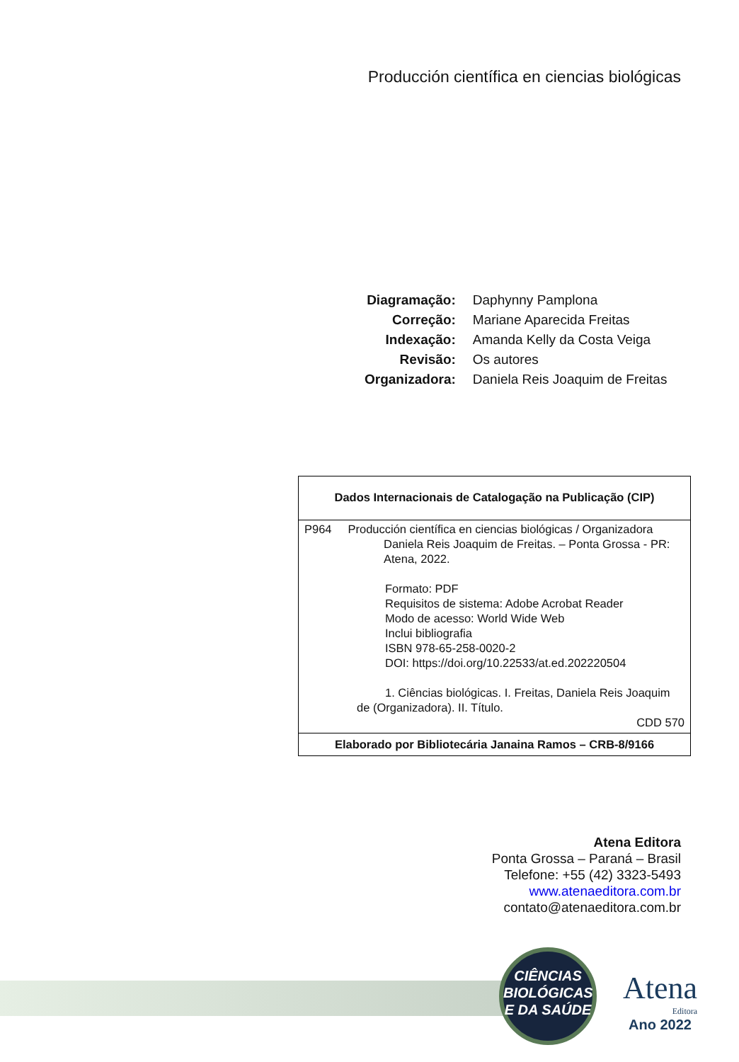Producción científica en ciencias biológicas
| Diagramação: | Daphynny Pamplona |
| Correção: | Mariane Aparecida Freitas |
| Indexação: | Amanda Kelly da Costa Veiga |
| Revisão: | Os autores |
| Organizadora: | Daniela Reis Joaquim de Freitas |
Dados Internacionais de Catalogação na Publicação (CIP)
P964 Producción científica en ciencias biológicas / Organizadora
Daniela Reis Joaquim de Freitas. – Ponta Grossa - PR: Atena, 2022.
Formato: PDF
Requisitos de sistema: Adobe Acrobat Reader
Modo de acesso: World Wide Web
Inclui bibliografia
ISBN 978-65-258-0020-2
DOI: https://doi.org/10.22533/at.ed.202220504
1. Ciências biológicas. I. Freitas, Daniela Reis Joaquim de (Organizadora). II. Título.
CDD 570
Elaborado por Bibliotecária Janaina Ramos – CRB-8/9166
Atena Editora
Ponta Grossa – Paraná – Brasil
Telefone: +55 (42) 3323-5493
www.atenaeditora.com.br
contato@atenaeditora.com.br
CIÊNCIAS
BIOLÓGICAS
E DA SAÚDE
Atena
Editora
Ano 2022